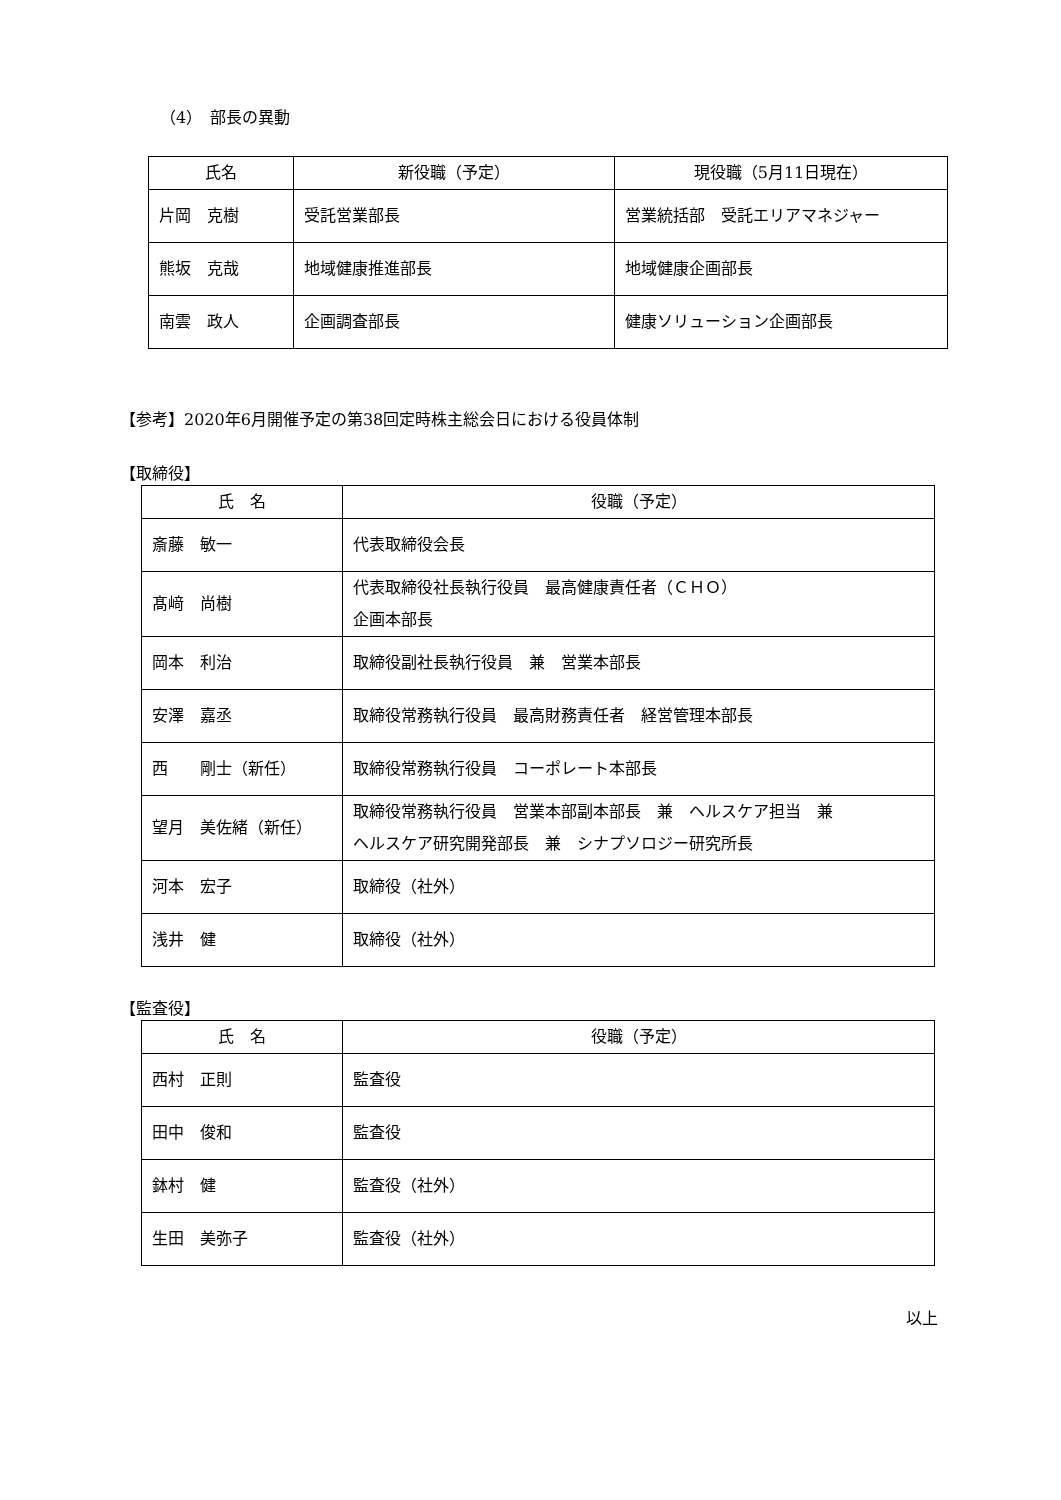（4）　部長の異動
| 氏名 | 新役職（予定） | 現役職（5月11日現在） |
| --- | --- | --- |
| 片岡 克樹 | 受託営業部長 | 営業統括部 受託エリアマネジャー |
| 熊坂 克哉 | 地域健康推進部長 | 地域健康企画部長 |
| 南雲 政人 | 企画調査部長 | 健康ソリューション企画部長 |
【参考】2020年6月開催予定の第38回定時株主総会日における役員体制
【取締役】
| 氏 名 | 役職（予定） |
| --- | --- |
| 斎藤 敏一 | 代表取締役会長 |
| 髙﨑 尚樹 | 代表取締役社長執行役員 最高健康責任者（ＣＨＯ） 企画本部長 |
| 岡本 利治 | 取締役副社長執行役員 兼 営業本部長 |
| 安澤 嘉丞 | 取締役常務執行役員 最高財務責任者 経営管理本部長 |
| 西 剛士（新任） | 取締役常務執行役員 コーポレート本部長 |
| 望月 美佐緒（新任） | 取締役常務執行役員 営業本部副本部長 兼 ヘルスケア担当 兼 ヘルスケア研究開発部長 兼 シナプソロジー研究所長 |
| 河本 宏子 | 取締役（社外） |
| 浅井 健 | 取締役（社外） |
【監査役】
| 氏 名 | 役職（予定） |
| --- | --- |
| 西村 正則 | 監査役 |
| 田中 俊和 | 監査役 |
| 鉢村 健 | 監査役（社外） |
| 生田 美弥子 | 監査役（社外） |
以上